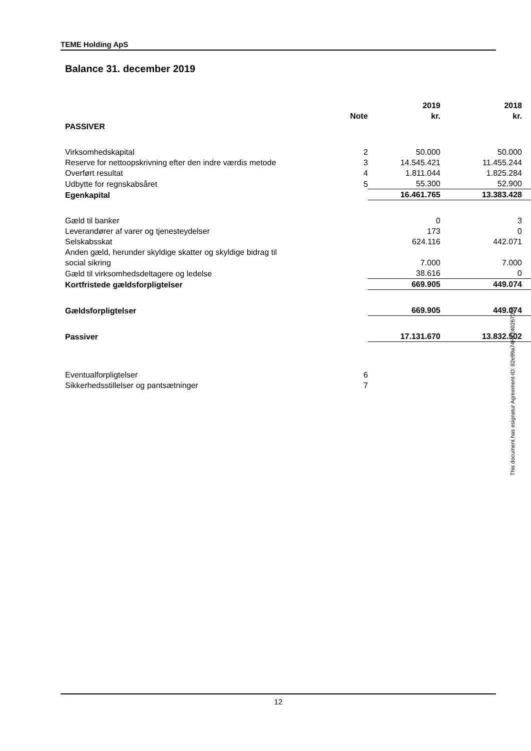TEME Holding ApS
Balance 31. december 2019
| | Note | 2019 kr. | 2018 kr. |
| --- | --- | --- | --- |
| PASSIVER | | | |
| Virksomhedskapital | 2 | 50.000 | 50.000 |
| Reserve for nettoopskrivning efter den indre værdis metode | 3 | 14.545.421 | 11.455.244 |
| Overført resultat | 4 | 1.811.044 | 1.825.284 |
| Udbytte for regnskabsåret | 5 | 55.300 | 52.900 |
| Egenkapital | | 16.461.765 | 13.383.428 |
| Gæld til banker | | 0 | 3 |
| Leverandører af varer og tjenesteydelser | | 173 | 0 |
| Selskabsskat | | 624.116 | 442.071 |
| Anden gæld, herunder skyldige skatter og skyldige bidrag til social sikring | | 7.000 | 7.000 |
| Gæld til virksomhedsdeltagere og ledelse | | 38.616 | 0 |
| Kortfristede gældsforpligtelser | | 669.905 | 449.074 |
| Gældsforpligtelser | | 669.905 | 449.074 |
| Passiver | | 17.131.670 | 13.832.502 |
| Eventualforpligtelser | 6 | | |
| Sikkerhedsstillelser og pantsætninger | 7 | | |
This document has esignatur Agreement-ID: 82e99a74HT240267053
12